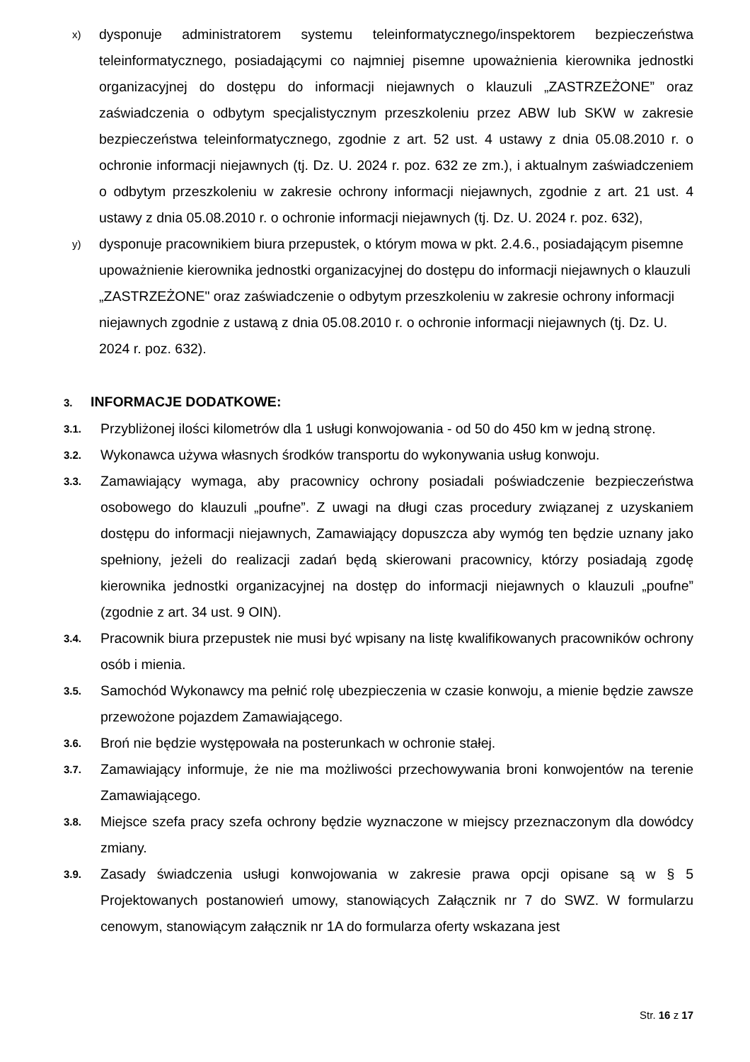x)
dysponuje administratorem systemu teleinformatycznego/inspektorem bezpieczeństwa teleinformatycznego, posiadającymi co najmniej pisemne upoważnienia kierownika jednostki organizacyjnej do dostępu do informacji niejawnych o klauzuli „ZASTRZEŻONE” oraz zaświadczenia o odbytym specjalistycznym przeszkoleniu przez ABW lub SKW w zakresie bezpieczeństwa teleinformatycznego, zgodnie z art. 52 ust. 4 ustawy z dnia 05.08.2010 r. o ochronie informacji niejawnych (tj. Dz. U. 2024 r. poz. 632 ze zm.), i aktualnym zaświadczeniem o odbytym przeszkoleniu w zakresie ochrony informacji niejawnych, zgodnie z art. 21 ust. 4 ustawy z dnia 05.08.2010 r. o ochronie informacji niejawnych (tj. Dz. U. 2024 r. poz. 632),
y)
dysponuje pracownikiem biura przepustek, o którym mowa w pkt. 2.4.6., posiadającym pisemne upoważnienie kierownika jednostki organizacyjnej do dostępu do informacji niejawnych o klauzuli „ZASTRZEŻONE" oraz zaświadczenie o odbytym przeszkoleniu w zakresie ochrony informacji niejawnych zgodnie z ustawą z dnia 05.08.2010 r. o ochronie informacji niejawnych (tj. Dz. U. 2024 r. poz. 632).
3. INFORMACJE DODATKOWE:
3.1.
Przybliżonej ilości kilometrów dla 1 usługi konwojowania - od 50 do 450 km w jedną stronę.
3.2.
Wykonawca używa własnych środków transportu do wykonywania usług konwoju.
3.3.
Zamawiający wymaga, aby pracownicy ochrony posiadali poświadczenie bezpieczeństwa osobowego do klauzuli „poufne”. Z uwagi na długi czas procedury związanej z uzyskaniem dostępu do informacji niejawnych, Zamawiający dopuszcza aby wymóg ten będzie uznany jako spełniony, jeżeli do realizacji zadań będą skierowani pracownicy, którzy posiadają zgodę kierownika jednostki organizacyjnej na dostęp do informacji niejawnych o klauzuli „poufne” (zgodnie z art. 34 ust. 9 OIN).
3.4.
Pracownik biura przepustek nie musi być wpisany na listę kwalifikowanych pracowników ochrony osób i mienia.
3.5.
Samochód Wykonawcy ma pełnić rolę ubezpieczenia w czasie konwoju, a mienie będzie zawsze przewożone pojazdem Zamawiającego.
3.6.
Broń nie będzie występowała na posterunkach w ochronie stałej.
3.7.
Zamawiający informuje, że nie ma możliwości przechowywania broni konwojentów na terenie Zamawiającego.
3.8.
Miejsce szefa pracy szefa ochrony będzie wyznaczone w miejscy przeznaczonym dla dowódcy zmiany.
3.9.
Zasady świadczenia usługi konwojowania w zakresie prawa opcji opisane są w § 5 Projektowanych postanowień umowy, stanowiących Załącznik nr 7 do SWZ. W formularzu cenowym, stanowiącym załącznik nr 1A do formularza oferty wskazana jest
Str. 16 z 17